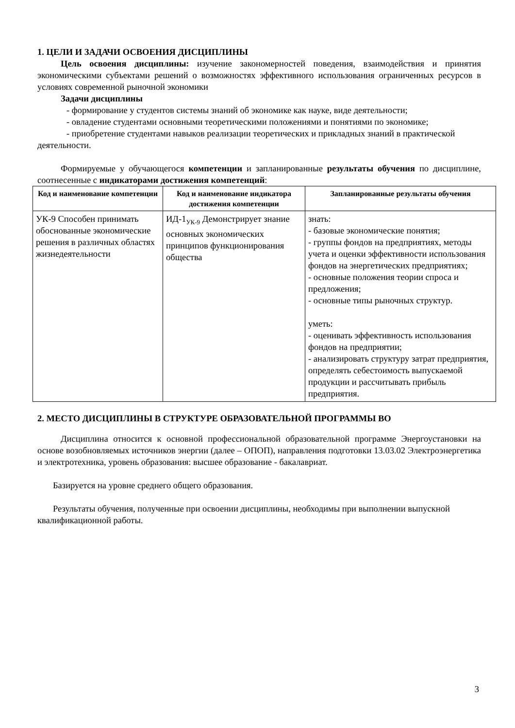1. ЦЕЛИ И ЗАДАЧИ ОСВОЕНИЯ ДИСЦИПЛИНЫ
Цель освоения дисциплины: изучение закономерностей поведения, взаимодействия и принятия экономическими субъектами решений о возможностях эффективного использования ограниченных ресурсов в условиях современной рыночной экономики
Задачи дисциплины
- формирование у студентов системы знаний об экономике как науке, виде деятельности;
- овладение студентами основными теоретическими положениями и понятиями по экономике;
- приобретение студентами навыков реализации теоретических и прикладных знаний в практической деятельности.
Формируемые у обучающегося компетенции и запланированные результаты обучения по дисциплине, соотнесенные с индикаторами достижения компетенций:
| Код и наименование компетенции | Код и наименование индикатора достижения компетенции | Запланированные результаты обучения |
| --- | --- | --- |
| УК-9 Способен принимать обоснованные экономические решения в различных областях жизнедеятельности | ИД-1<sub>УК-9</sub> Демонстрирует знание основных экономических принципов функционирования общества | знать: - базовые экономические понятия; - группы фондов на предприятиях, методы учета и оценки эффективности использования фондов на энергетических предприятиях; - основные положения теории спроса и предложения; - основные типы рыночных структур. уметь: - оценивать эффективность использования фондов на предприятии; - анализировать структуру затрат предприятия, определять себестоимость выпускаемой продукции и рассчитывать прибыль предприятия. |
2. МЕСТО ДИСЦИПЛИНЫ В СТРУКТУРЕ ОБРАЗОВАТЕЛЬНОЙ ПРОГРАММЫ ВО
Дисциплина относится к основной профессиональной образовательной программе Энергоустановки на основе возобновляемых источников энергии (далее – ОПОП), направления подготовки 13.03.02 Электроэнергетика и электротехника, уровень образования: высшее образование - бакалавриат.
Базируется на уровне среднего общего образования.
Результаты обучения, полученные при освоении дисциплины, необходимы при выполнении выпускной квалификационной работы.
3